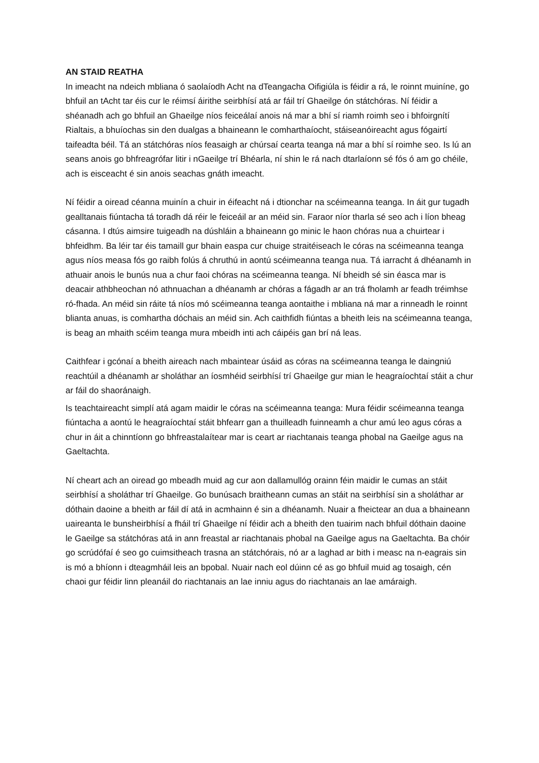AN STAID REATHA
In imeacht na ndeich mbliana ó saolaíodh Acht na dTeangacha Oifigiúla is féidir a rá, le roinnt muiníne, go bhfuil an tAcht tar éis cur le réimsí áirithe seirbhísí atá ar fáil trí Ghaeilge ón státchóras. Ní féidir a shéanadh ach go bhfuil an Ghaeilge níos feiceálaí anois ná mar a bhí sí riamh roimh seo i bhfoirgnítí Rialtais, a bhuíochas sin den dualgas a bhaineann le comharthaíocht, stáiseanóireacht agus fógairtí taifeadta béil. Tá an státchóras níos feasaigh ar chúrsaí cearta teanga ná mar a bhí sí roimhe seo. Is lú an seans anois go bhfreagrófar litir i nGaeilge trí Bhéarla, ní shin le rá nach dtarlaíonn sé fós ó am go chéile, ach is eisceacht é sin anois seachas gnáth imeacht.
Ní féidir a oiread céanna muinín a chuir in éifeacht ná i dtionchar na scéimeanna teanga. In áit gur tugadh gealltanais fiúntacha tá toradh dá réir le feiceáil ar an méid sin. Faraor níor tharla sé seo ach i líon bheag cásanna. I dtús aimsire tuigeadh na dúshláin a bhaineann go minic le haon chóras nua a chuirtear i bhfeidhm. Ba léir tar éis tamaill gur bhain easpa cur chuige straitéiseach le córas na scéimeanna teanga agus níos measa fós go raibh folús á chruthú in aontú scéimeanna teanga nua. Tá iarracht á dhéanamh in athuair anois le bunús nua a chur faoi chóras na scéimeanna teanga. Ní bheidh sé sin éasca mar is deacair athbheochan nó athnuachan a dhéanamh ar chóras a fágadh ar an trá fholamh ar feadh tréimhse ró-fhada. An méid sin ráite tá níos mó scéimeanna teanga aontaithe i mbliana ná mar a rinneadh le roinnt blianta anuas, is comhartha dóchais an méid sin. Ach caithfidh fiúntas a bheith leis na scéimeanna teanga, is beag an mhaith scéim teanga mura mbeidh inti ach cáipéis gan brí ná leas.
Caithfear i gcónaí a bheith aireach nach mbaintear úsáid as córas na scéimeanna teanga le daingniú reachtúil a dhéanamh ar sholáthar an íosmhéid seirbhísí trí Ghaeilge gur mian le heagraíochtaí stáit a chur ar fáil do shaoránaigh.
Is teachtaireacht simplí atá agam maidir le córas na scéimeanna teanga: Mura féidir scéimeanna teanga fiúntacha a aontú le heagraíochtaí stáit bhfearr gan a thuilleadh fuinneamh a chur amú leo agus córas a chur in áit a chinntíonn go bhfreastalaítear mar is ceart ar riachtanais teanga phobal na Gaeilge agus na Gaeltachta.
Ní cheart ach an oiread go mbeadh muid ag cur aon dallamullóg orainn féin maidir le cumas an stáit seirbhísí a sholáthar trí Ghaeilge. Go bunúsach braitheann cumas an stáit na seirbhísí sin a sholáthar ar dóthain daoine a bheith ar fáil dí atá in acmhainn é sin a dhéanamh. Nuair a fheictear an dua a bhaineann uaireanta le bunsheirbhísí a fháil trí Ghaeilge ní féidir ach a bheith den tuairim nach bhfuil dóthain daoine le Gaeilge sa státchóras atá in ann freastal ar riachtanais phobal na Gaeilge agus na Gaeltachta. Ba chóir go scrúdófaí é seo go cuimsitheach trasna an státchórais, nó ar a laghad ar bith i measc na n-eagrais sin is mó a bhíonn i dteagmháil leis an bpobal. Nuair nach eol dúinn cé as go bhfuil muid ag tosaigh, cén chaoi gur féidir linn pleanáil do riachtanais an lae inniu agus do riachtanais an lae amáraigh.